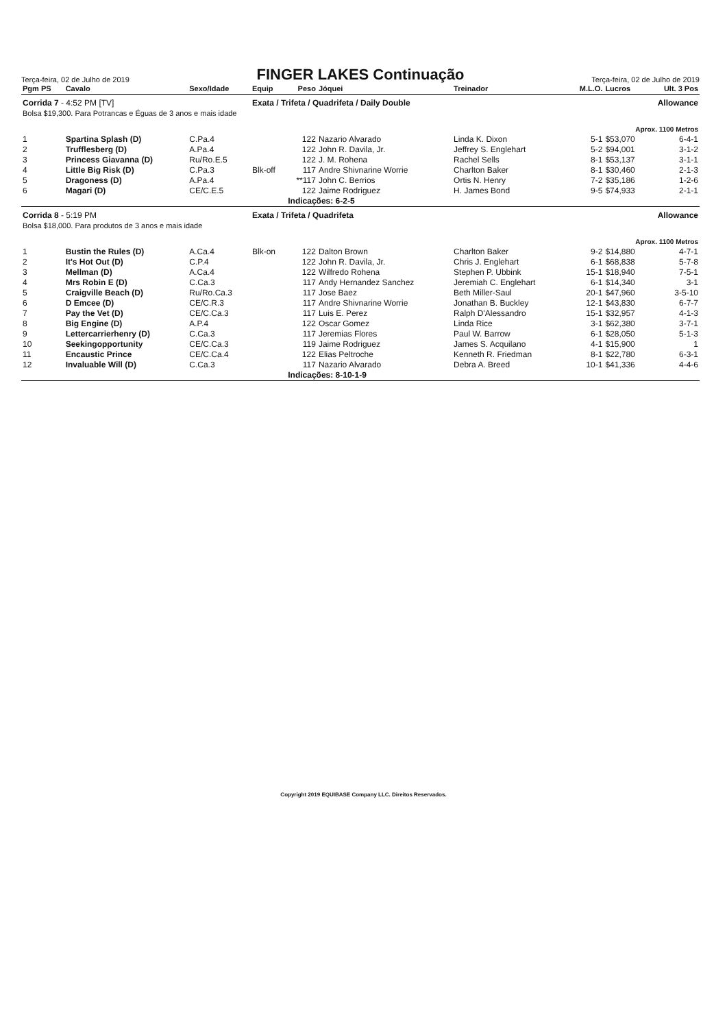Terça-feira, 02 de Julho de 2019
FINGER LAKES Continuação
Terça-feira, 02 de Julho de 2019
| Pgm PS | Cavalo | Sexo/Idade | Equip | Peso | Jóquei | Treinador | M.L.O. | Lucros | Ult. 3 Pos |
| --- | --- | --- | --- | --- | --- | --- | --- | --- | --- |
| Corrida 7 - 4:52 PM [TV] | | | Exata / Trifeta / Quadrifeta / Daily Double | | | | | Allowance | |
| Bolsa $19,300. Para Potrancas e Éguas de 3 anos e mais idade | | | | | | | | | |
| Aprox. 1100 Metros | | | | | | | | | |
| 1 | Spartina Splash (D) | C.Pa.4 | | 122 | Nazario Alvarado | Linda K. Dixon | 5-1 | $53,070 | 6-4-1 |
| 2 | Trufflesberg (D) | A.Pa.4 | | 122 | John R. Davila, Jr. | Jeffrey S. Englehart | 5-2 | $94,001 | 3-1-2 |
| 3 | Princess Giavanna (D) | Ru/Ro.E.5 | | 122 | J. M. Rohena | Rachel Sells | 8-1 | $53,137 | 3-1-1 |
| 4 | Little Big Risk (D) | C.Pa.3 | Blk-off | 117 | Andre Shivnarine Worrie | Charlton Baker | 8-1 | $30,460 | 2-1-3 |
| 5 | Dragoness (D) | A.Pa.4 | | **117 | John C. Berrios | Ortis N. Henry | 7-2 | $35,186 | 1-2-6 |
| 6 | Magari (D) | CE/C.E.5 | | 122 | Jaime Rodriguez | H. James Bond | 9-5 | $74,933 | 2-1-1 |
| | | | | Indicações: 6-2-5 | | | | | |
| Corrida 8 - 5:19 PM | | | Exata / Trifeta / Quadrifeta | | | | | Allowance | |
| Bolsa $18,000. Para produtos de 3 anos e mais idade | | | | | | | | | |
| Aprox. 1100 Metros | | | | | | | | | |
| 1 | Bustin the Rules (D) | A.Ca.4 | Blk-on | 122 | Dalton Brown | Charlton Baker | 9-2 | $14,880 | 4-7-1 |
| 2 | It's Hot Out (D) | C.P.4 | | 122 | John R. Davila, Jr. | Chris J. Englehart | 6-1 | $68,838 | 5-7-8 |
| 3 | Mellman (D) | A.Ca.4 | | 122 | Wilfredo Rohena | Stephen P. Ubbink | 15-1 | $18,940 | 7-5-1 |
| 4 | Mrs Robin E (D) | C.Ca.3 | | 117 | Andy Hernandez Sanchez | Jeremiah C. Englehart | 6-1 | $14,340 | 3-1 |
| 5 | Craigville Beach (D) | Ru/Ro.Ca.3 | | 117 | Jose Baez | Beth Miller-Saul | 20-1 | $47,960 | 3-5-10 |
| 6 | D Emcee (D) | CE/C.R.3 | | 117 | Andre Shivnarine Worrie | Jonathan B. Buckley | 12-1 | $43,830 | 6-7-7 |
| 7 | Pay the Vet (D) | CE/C.Ca.3 | | 117 | Luis E. Perez | Ralph D'Alessandro | 15-1 | $32,957 | 4-1-3 |
| 8 | Big Engine (D) | A.P.4 | | 122 | Oscar Gomez | Linda Rice | 3-1 | $62,380 | 3-7-1 |
| 9 | Lettercarrierhenry (D) | C.Ca.3 | | 117 | Jeremias Flores | Paul W. Barrow | 6-1 | $28,050 | 5-1-3 |
| 10 | Seekingopportunity | CE/C.Ca.3 | | 119 | Jaime Rodriguez | James S. Acquilano | 4-1 | $15,900 | 1 |
| 11 | Encaustic Prince | CE/C.Ca.4 | | 122 | Elias Peltroche | Kenneth R. Friedman | 8-1 | $22,780 | 6-3-1 |
| 12 | Invaluable Will (D) | C.Ca.3 | | 117 | Nazario Alvarado | Debra A. Breed | 10-1 | $41,336 | 4-4-6 |
| | | | | Indicações: 8-10-1-9 | | | | | |
Copyright 2019 EQUIBASE Company LLC. Direitos Reservados.